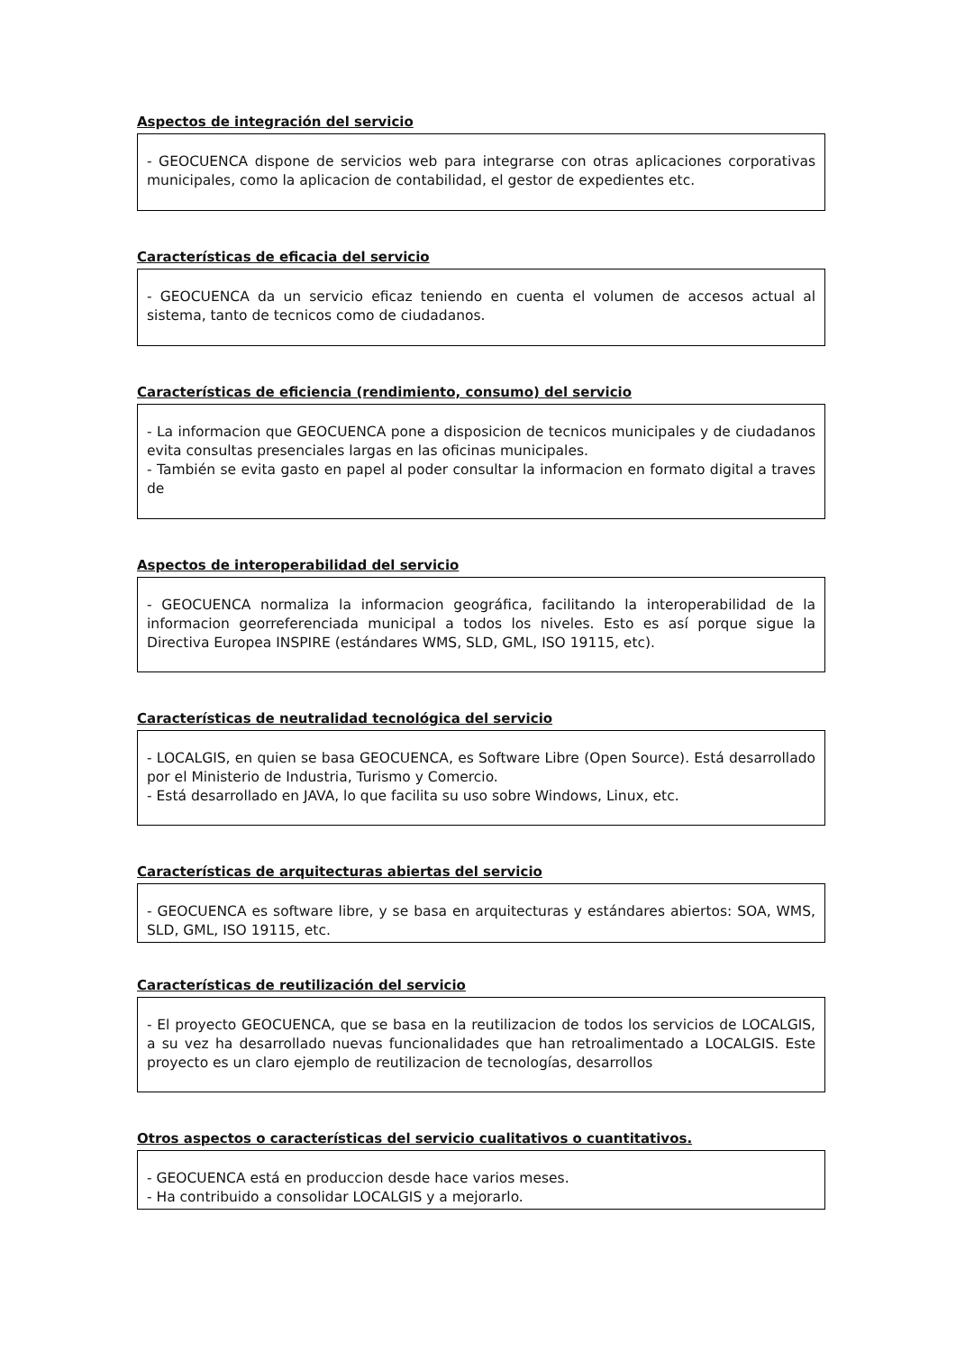Aspectos de integración del servicio
- GEOCUENCA dispone de servicios web para integrarse con otras aplicaciones corporativas municipales, como la aplicacion de contabilidad, el gestor de expedientes etc.
Características de eficacia del servicio
- GEOCUENCA da un servicio eficaz teniendo en cuenta el volumen de accesos actual al sistema, tanto de tecnicos como de ciudadanos.
Características de eficiencia (rendimiento, consumo) del servicio
- La informacion que GEOCUENCA pone a disposicion de tecnicos municipales y de ciudadanos evita consultas presenciales largas en las oficinas municipales.
- También se evita gasto en papel al poder consultar la informacion en formato digital a traves de
Aspectos de interoperabilidad del servicio
- GEOCUENCA normaliza la informacion geográfica, facilitando la interoperabilidad de la informacion georreferenciada municipal a todos los niveles. Esto es así porque sigue la Directiva Europea INSPIRE (estándares WMS, SLD, GML, ISO 19115, etc).
Características de neutralidad tecnológica del servicio
- LOCALGIS, en quien se basa GEOCUENCA, es Software Libre (Open Source). Está desarrollado por el Ministerio de Industria, Turismo y Comercio.
- Está desarrollado en JAVA, lo que facilita su uso sobre Windows, Linux, etc.
Características de arquitecturas abiertas del servicio
- GEOCUENCA es software libre, y se basa en arquitecturas y estándares abiertos: SOA, WMS, SLD, GML, ISO 19115, etc.
Características de reutilización del servicio
- El proyecto GEOCUENCA, que se basa en la reutilizacion de todos los servicios de LOCALGIS, a su vez ha desarrollado nuevas funcionalidades que han retroalimentado a LOCALGIS. Este proyecto es un claro ejemplo de reutilizacion de tecnologías, desarrollos
Otros aspectos o características del servicio cualitativos o cuantitativos.
- GEOCUENCA está en produccion desde hace varios meses.
- Ha contribuido a consolidar LOCALGIS y a mejorarlo.